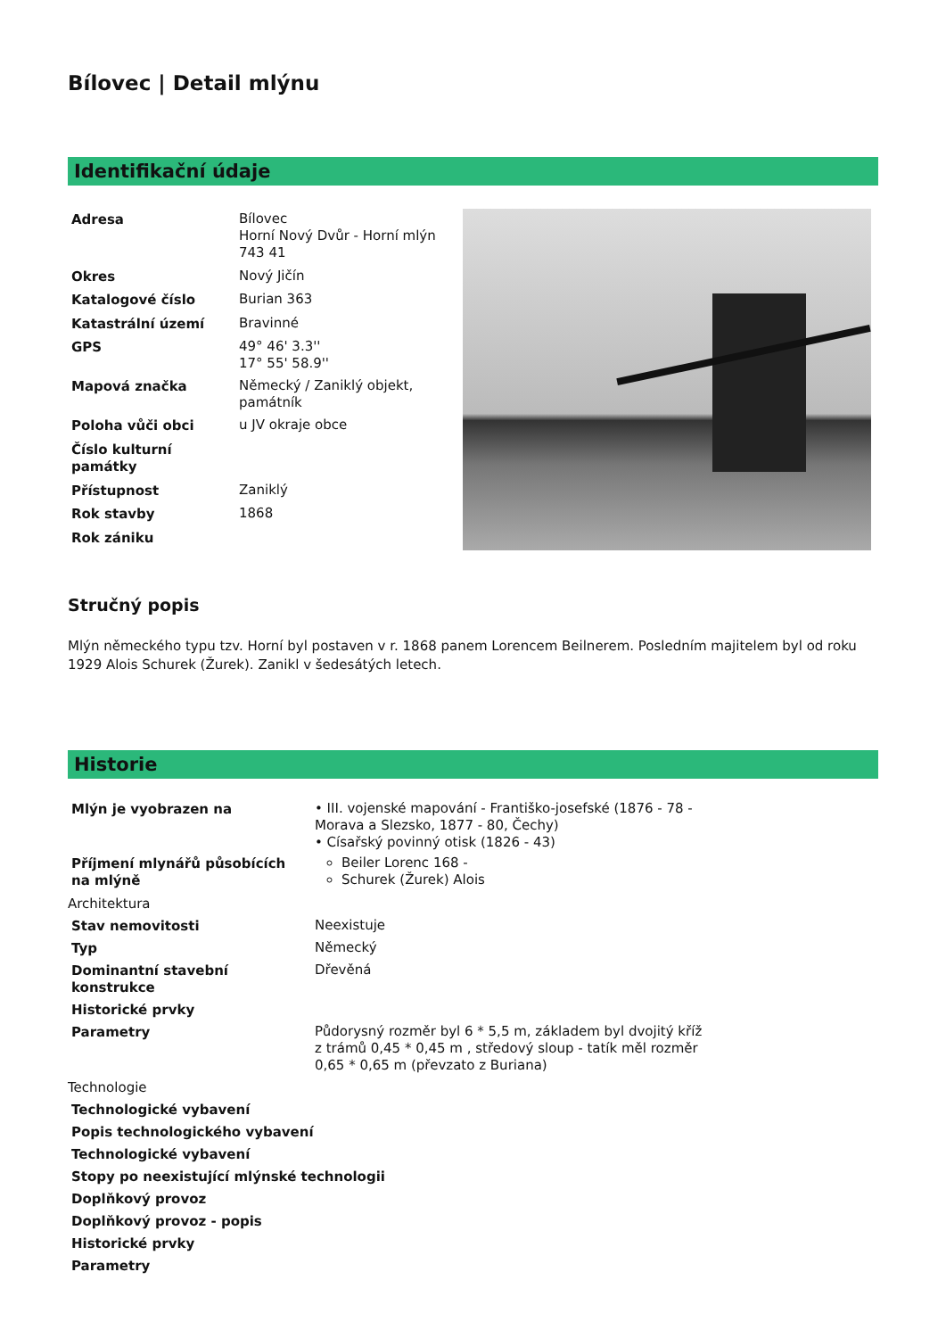Bílovec | Detail mlýnu
Identifikační údaje
| Adresa | Bílovec Horní Nový Dvůr - Horní mlýn 743 41 |
| Okres | Nový Jičín |
| Katalogové číslo | Burian 363 |
| Katastrální území | Bravinné |
| GPS | 49° 46' 3.3'' 17° 55' 58.9'' |
| Mapová značka | Německý / Zaniklý objekt, památník |
| Poloha vůči obci | u JV okraje obce |
| Číslo kulturní památky | |
| Přístupnost | Zaniklý |
| Rok stavby | 1868 |
| Rok zániku | |
Stručný popis
Mlýn německého typu tzv. Horní byl postaven v r. 1868 panem Lorencem Beilnerem. Posledním majitelem byl od roku 1929 Alois Schurek (Žurek). Zanikl v šedesátých letech.
Historie
| Mlýn je vyobrazen na | • III. vojenské mapování - Františko-josefské (1876 - 78 - Morava a Slezsko, 1877 - 80, Čechy) • Císařský povinný otisk (1826 - 43) |
| Příjmení mlynářů působících na mlýně | Beiler Lorenc 168 - Schurek (Žurek) Alois |
Architektura
| Stav nemovitosti | Neexistuje |
| Typ | Německý |
| Dominantní stavební konstrukce | Dřevěná |
| Historické prvky | |
| Parametry | Půdorysný rozměr byl 6 * 5,5 m, základem byl dvojitý kříž z trámů 0,45 * 0,45 m , středový sloup - tatík měl rozměr 0,65 * 0,65 m (převzato z Buriana) |
Technologie
| Technologické vybavení |
| --- |
| Popis technologického vybavení |
| Technologické vybavení |
| Stopy po neexistující mlýnské technologii |
| Doplňkový provoz |
| Doplňkový provoz - popis |
| Historické prvky |
| Parametry |